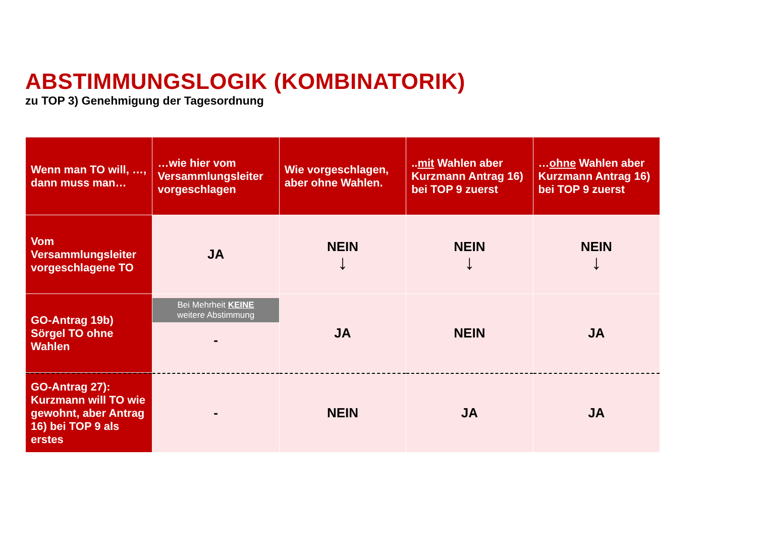ABSTIMMUNGSLOGIK (KOMBINATORIK)
zu TOP 3) Genehmigung der Tagesordnung
| Wenn man TO will, …, dann muss man… | …wie hier vom Versammlungsleiter vorgeschlagen | Wie vorgeschlagen, aber ohne Wahlen. | .. mit Wahlen aber Kurzmann Antrag 16) bei TOP 9 zuerst | … ohne Wahlen aber Kurzmann Antrag 16) bei TOP 9 zuerst |
| --- | --- | --- | --- | --- |
| Vom Versammlungsleiter vorgeschlagene TO | JA | NEIN ↓ | NEIN ↓ | NEIN ↓ |
| GO-Antrag 19b) Sörgel TO ohne Wahlen | Bei Mehrheit KEINE weitere Abstimmung - | JA | NEIN | JA |
| GO-Antrag 27): Kurzmann will TO wie gewohnt, aber Antrag 16) bei TOP 9 als erstes | - | NEIN | JA | JA |